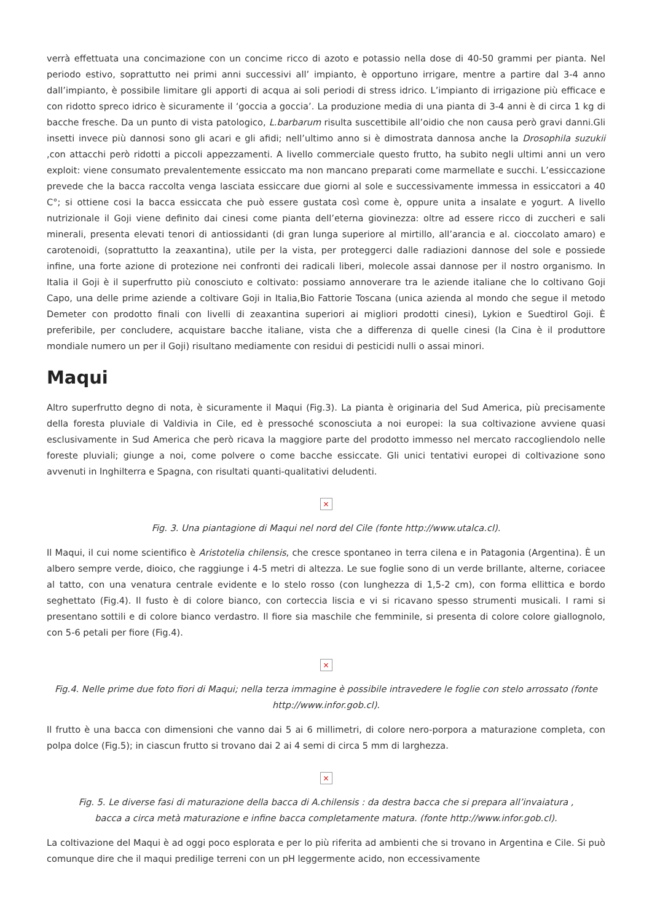verrà effettuata una concimazione con un concime ricco di azoto e potassio nella dose di 40-50 grammi per pianta. Nel periodo estivo, soprattutto nei primi anni successivi all’ impianto, è opportuno irrigare, mentre a partire dal 3-4 anno dall’impianto, è possibile limitare gli apporti di acqua ai soli periodi di stress idrico. L’impianto di irrigazione più efficace e con ridotto spreco idrico è sicuramente il ‘goccia a goccia’. La produzione media di una pianta di 3-4 anni è di circa 1 kg di bacche fresche. Da un punto di vista patologico, L.barbarum risulta suscettibile all’oidio che non causa però gravi danni.Gli insetti invece più dannosi sono gli acari e gli afidi; nell’ultimo anno si è dimostrata dannosa anche la Drosophila suzukii ,con attacchi però ridotti a piccoli appezzamenti. A livello commerciale questo frutto, ha subito negli ultimi anni un vero exploit: viene consumato prevalentemente essiccato ma non mancano preparati come marmellate e succhi. L’essiccazione prevede che la bacca raccolta venga lasciata essiccare due giorni al sole e successivamente immessa in essiccatori a 40 C°; si ottiene cosi la bacca essiccata che può essere gustata così come è, oppure unita a insalate e yogurt. A livello nutrizionale il Goji viene definito dai cinesi come pianta dell’eterna giovinezza: oltre ad essere ricco di zuccheri e sali minerali, presenta elevati tenori di antiossidanti (di gran lunga superiore al mirtillo, all’arancia e al. cioccolato amaro) e carotenoidi, (soprattutto la zeaxantina), utile per la vista, per proteggerci dalle radiazioni dannose del sole e possiede infine, una forte azione di protezione nei confronti dei radicali liberi, molecole assai dannose per il nostro organismo. In Italia il Goji è il superfrutto più conosciuto e coltivato: possiamo annoverare tra le aziende italiane che lo coltivano Goji Capo, una delle prime aziende a coltivare Goji in Italia,Bio Fattorie Toscana (unica azienda al mondo che segue il metodo Demeter con prodotto finali con livelli di zeaxantina superiori ai migliori prodotti cinesi), Lykion e Suedtirol Goji. È preferibile, per concludere, acquistare bacche italiane, vista che a differenza di quelle cinesi (la Cina è il produttore mondiale numero un per il Goji) risultano mediamente con residui di pesticidi nulli o assai minori.
Maqui
Altro superfrutto degno di nota, è sicuramente il Maqui (Fig.3). La pianta è originaria del Sud America, più precisamente della foresta pluviale di Valdivia in Cile, ed è pressoché sconosciuta a noi europei: la sua coltivazione avviene quasi esclusivamente in Sud America che però ricava la maggiore parte del prodotto immesso nel mercato raccogliendolo nelle foreste pluviali; giunge a noi, come polvere o come bacche essiccate. Gli unici tentativi europei di coltivazione sono avvenuti in Inghilterra e Spagna, con risultati quanti-qualitativi deludenti.
×
Fig. 3. Una piantagione di Maqui nel nord del Cile (fonte http://www.utalca.cl).
Il Maqui, il cui nome scientifico è Aristotelia chilensis, che cresce spontaneo in terra cilena e in Patagonia (Argentina). È un albero sempre verde, dioico, che raggiunge i 4-5 metri di altezza. Le sue foglie sono di un verde brillante, alterne, coriacee al tatto, con una venatura centrale evidente e lo stelo rosso (con lunghezza di 1,5-2 cm), con forma ellittica e bordo seghettato (Fig.4). Il fusto è di colore bianco, con corteccia liscia e vi si ricavano spesso strumenti musicali. I rami si presentano sottili e di colore bianco verdastro. Il fiore sia maschile che femminile, si presenta di colore colore giallognolo, con 5-6 petali per fiore (Fig.4).
×
Fig.4. Nelle prime due foto fiori di Maqui; nella terza immagine è possibile intravedere le foglie con stelo arrossato (fonte http://www.infor.gob.cl).
Il frutto è una bacca con dimensioni che vanno dai 5 ai 6 millimetri, di colore nero-porpora a maturazione completa, con polpa dolce (Fig.5); in ciascun frutto si trovano dai 2 ai 4 semi di circa 5 mm di larghezza.
×
Fig. 5. Le diverse fasi di maturazione della bacca di A.chilensis : da destra bacca che si prepara all’invaiatura ,
bacca a circa metà maturazione e infine bacca completamente matura. (fonte http://www.infor.gob.cl).
La coltivazione del Maqui è ad oggi poco esplorata e per lo più riferita ad ambienti che si trovano in Argentina e Cile. Si può comunque dire che il maqui predilige terreni con un pH leggermente acido, non eccessivamente